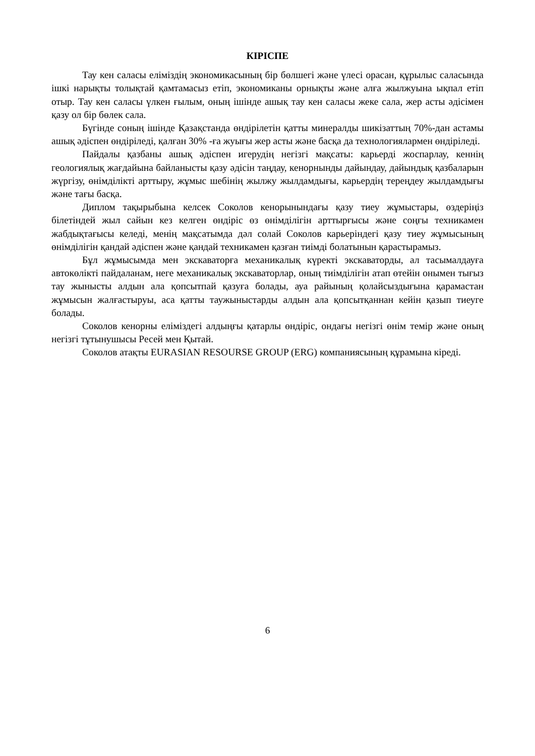КІРІСПЕ
Тау кен саласы еліміздің экономикасының бір бөлшегі және үлесі орасан, құрылыс саласында ішкі нарықты толықтай қамтамасыз етіп, экономиканы орнықты және алға жылжуына ықпал етіп отыр. Тау кен саласы үлкен ғылым, оның ішінде ашық тау кен саласы жеке сала, жер асты әдісімен қазу ол бір бөлек сала.
Бүгінде соның ішінде Қазақстанда өндірілетін қатты минералды шикізаттың 70%-дан астамы ашық әдіспен өндіріледі, қалған 30% -ға жуығы жер асты және басқа да технологиялармен өндіріледі.
Пайдалы қазбаны ашық әдіспен игерудің негізгі мақсаты: карьерді жоспарлау, кеннің геологиялық жағдайына байланысты қазу әдісін таңдау, кенорнынды дайындау, дайындық қазбаларын жүргізу, өнімділікті арттыру, жұмыс шебінің жылжу жылдамдығы, карьердің тереңдеу жылдамдығы және тағы басқа.
Диплом тақырыбына келсек Соколов кенорынындағы қазу тиеу жұмыстары, өздеріңіз білетіндей жыл сайын кез келген өндіріс өз өнімділігін арттырғысы және соңғы техникамен жабдықтағысы келеді, менің мақсатымда дәл солай Соколов карьеріндегі қазу тиеу жұмысының өнімділігін қандай әдіспен және қандай техникамен қазған тиімді болатынын қарастырамыз.
Бұл жұмысымда мен экскаваторға механикалық күректі экскаваторды, ал тасымалдауға автокөлікті пайдаланам, неге механикалық экскаваторлар, оның тиімділігін атап өтейін онымен тығыз тау жынысты алдын ала қопсытпай қазуға болады, ауа райының қолайсыздығына қарамастан жұмысын жалғастыруы, аса қатты таужыныстарды алдын ала қопсытқаннан кейін қазып тиеуге болады.
Соколов кенорны еліміздегі алдыңғы қатарлы өндіріс, ондағы негізгі өнім темір және оның негізгі тұтынушысы Ресей мен Қытай.
Соколов атақты EURASIAN RESOURSE GROUP (ERG) компаниясының құрамына кіреді.
6